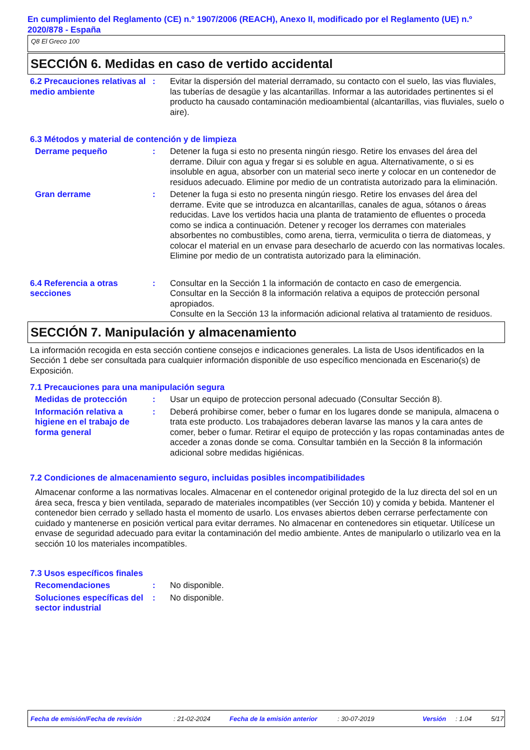En cumplimiento del Reglamento (CE) n.º 1907/2006 (REACH), Anexo II, modificado por el Reglamento (UE) n.º 2020/878 - España
Q8 El Greco 100
SECCIÓN 6. Medidas en caso de vertido accidental
6.2 Precauciones relativas al medio ambiente
: Evitar la dispersión del material derramado, su contacto con el suelo, las vias fluviales, las tuberías de desagüe y las alcantarillas. Informar a las autoridades pertinentes si el producto ha causado contaminación medioambiental (alcantarillas, vias fluviales, suelo o aire).
6.3 Métodos y material de contención y de limpieza
Derrame pequeño : Detener la fuga si esto no presenta ningún riesgo. Retire los envases del área del derrame. Diluir con agua y fregar si es soluble en agua. Alternativamente, o si es insoluble en agua, absorber con un material seco inerte y colocar en un contenedor de residuos adecuado. Elimine por medio de un contratista autorizado para la eliminación.
Gran derrame : Detener la fuga si esto no presenta ningún riesgo. Retire los envases del área del derrame. Evite que se introduzca en alcantarillas, canales de agua, sótanos o áreas reducidas. Lave los vertidos hacia una planta de tratamiento de efluentes o proceda como se indica a continuación. Detener y recoger los derrames con materiales absorbentes no combustibles, como arena, tierra, vermiculita o tierra de diatomeas, y colocar el material en un envase para desecharlo de acuerdo con las normativas locales. Elimine por medio de un contratista autorizado para la eliminación.
6.4 Referencia a otras secciones
: Consultar en la Sección 1 la información de contacto en caso de emergencia.
Consultar en la Sección 8 la información relativa a equipos de protección personal apropiados.
Consulte en la Sección 13 la información adicional relativa al tratamiento de residuos.
SECCIÓN 7. Manipulación y almacenamiento
La información recogida en esta sección contiene consejos e indicaciones generales. La lista de Usos identificados en la Sección 1 debe ser consultada para cualquier información disponible de uso específico mencionada en Escenario(s) de Exposición.
7.1 Precauciones para una manipulación segura
Medidas de protección : Usar un equipo de proteccion personal adecuado (Consultar Sección 8).
Información relativa a higiene en el trabajo de forma general
: Deberá prohibirse comer, beber o fumar en los lugares donde se manipula, almacena o trata este producto. Los trabajadores deberan lavarse las manos y la cara antes de comer, beber o fumar. Retirar el equipo de protección y las ropas contaminadas antes de acceder a zonas donde se coma. Consultar también en la Sección 8 la información adicional sobre medidas higiénicas.
7.2 Condiciones de almacenamiento seguro, incluidas posibles incompatibilidades
Almacenar conforme a las normativas locales. Almacenar en el contenedor original protegido de la luz directa del sol en un área seca, fresca y bien ventilada, separado de materiales incompatibles (ver Sección 10) y comida y bebida. Mantener el contenedor bien cerrado y sellado hasta el momento de usarlo. Los envases abiertos deben cerrarse perfectamente con cuidado y mantenerse en posición vertical para evitar derrames. No almacenar en contenedores sin etiquetar. Utilícese un envase de seguridad adecuado para evitar la contaminación del medio ambiente. Antes de manipularlo o utilizarlo vea en la sección 10 los materiales incompatibles.
7.3 Usos específicos finales
Recomendaciones : No disponible.
Soluciones específicas del sector industrial
: No disponible.
Fecha de emisión/Fecha de revisión: 21-02-2024 Fecha de la emisión anterior: 30-07-2019 Versión: 1.04 5/17